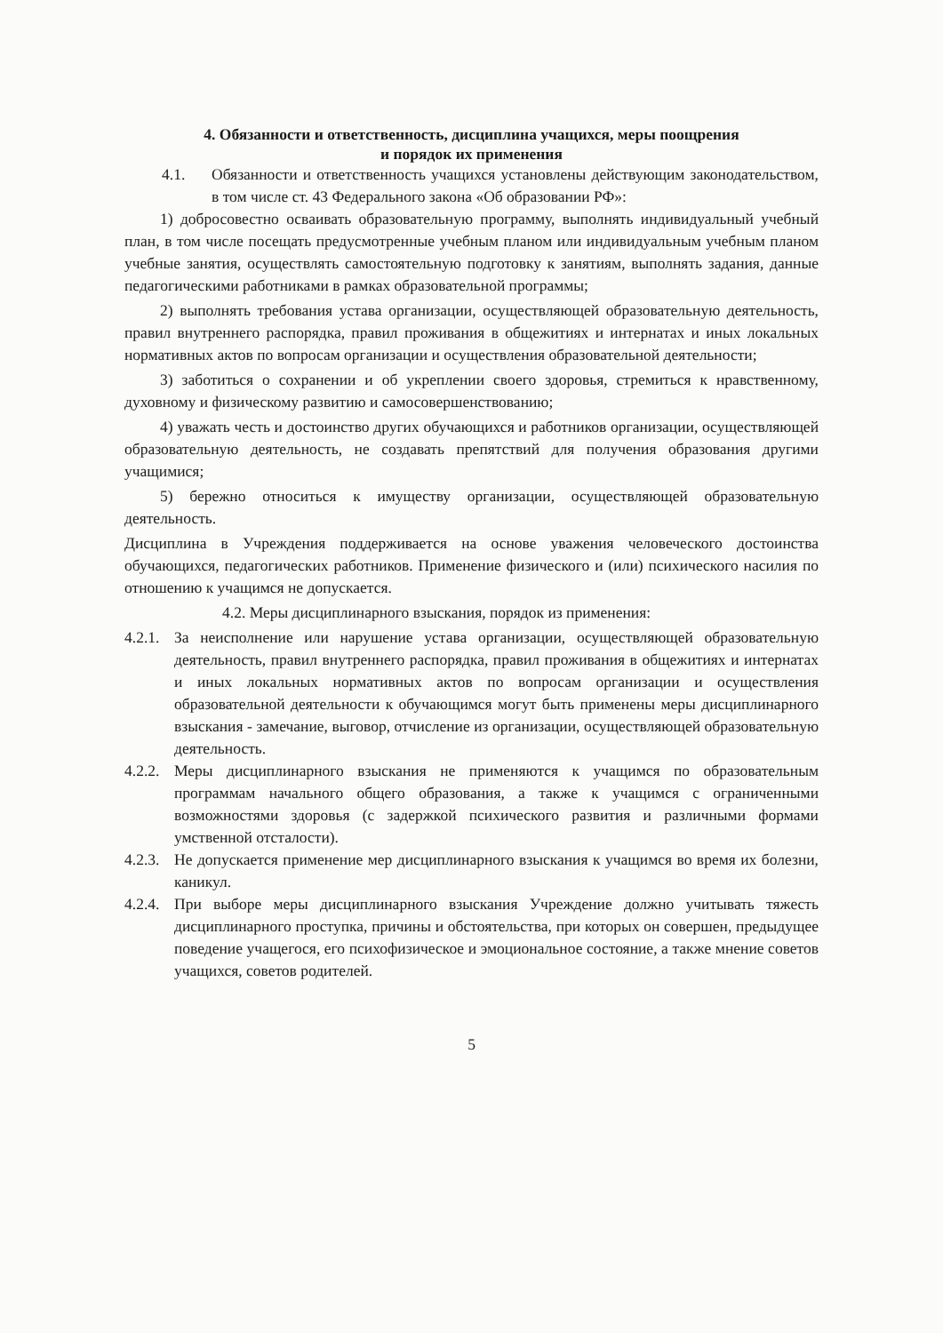4. Обязанности и ответственность, дисциплина учащихся, меры поощрения
и порядок их применения
4.1. Обязанности и ответственность учащихся установлены действующим законодательством, в том числе ст. 43 Федерального закона «Об образовании РФ»:
1) добросовестно осваивать образовательную программу, выполнять индивидуальный учебный план, в том числе посещать предусмотренные учебным планом или индивидуальным учебным планом учебные занятия, осуществлять самостоятельную подготовку к занятиям, выполнять задания, данные педагогическими работниками в рамках образовательной программы;
2) выполнять требования устава организации, осуществляющей образовательную деятельность, правил внутреннего распорядка, правил проживания в общежитиях и интернатах и иных локальных нормативных актов по вопросам организации и осуществления образовательной деятельности;
3) заботиться о сохранении и об укреплении своего здоровья, стремиться к нравственному, духовному и физическому развитию и самосовершенствованию;
4) уважать честь и достоинство других обучающихся и работников организации, осуществляющей образовательную деятельность, не создавать препятствий для получения образования другими учащимися;
5) бережно относиться к имуществу организации, осуществляющей образовательную деятельность.
Дисциплина в Учреждения поддерживается на основе уважения человеческого достоинства обучающихся, педагогических работников. Применение физического и (или) психического насилия по отношению к учащимся не допускается.
4.2. Меры дисциплинарного взыскания, порядок из применения:
4.2.1. За неисполнение или нарушение устава организации, осуществляющей образовательную деятельность, правил внутреннего распорядка, правил проживания в общежитиях и интернатах и иных локальных нормативных актов по вопросам организации и осуществления образовательной деятельности к обучающимся могут быть применены меры дисциплинарного взыскания - замечание, выговор, отчисление из организации, осуществляющей образовательную деятельность.
4.2.2. Меры дисциплинарного взыскания не применяются к учащимся по образовательным программам начального общего образования, а также к учащимся с ограниченными возможностями здоровья (с задержкой психического развития и различными формами умственной отсталости).
4.2.3. Не допускается применение мер дисциплинарного взыскания к учащимся во время их болезни, каникул.
4.2.4. При выборе меры дисциплинарного взыскания Учреждение должно учитывать тяжесть дисциплинарного проступка, причины и обстоятельства, при которых он совершен, предыдущее поведение учащегося, его психофизическое и эмоциональное состояние, а также мнение советов учащихся, советов родителей.
5